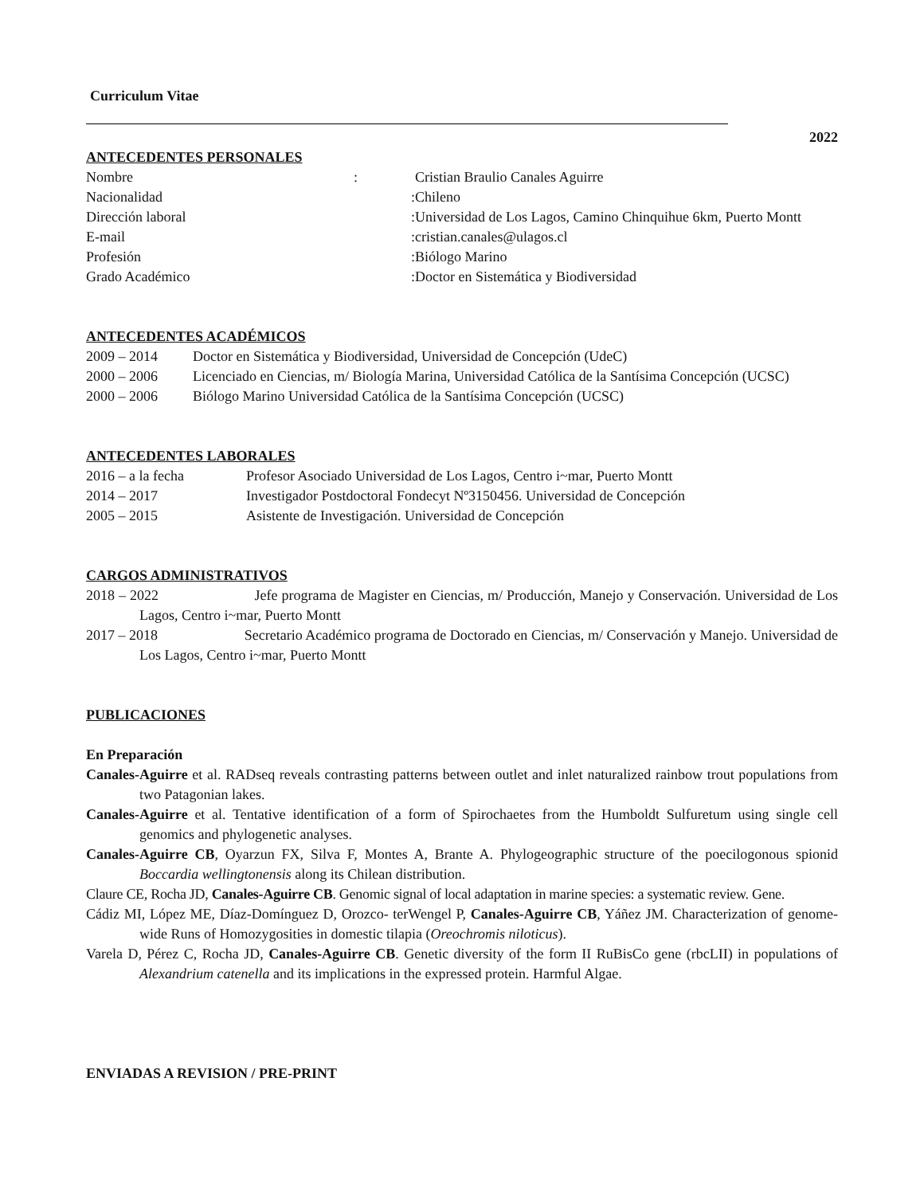Curriculum Vitae
2022
ANTECEDENTES PERSONALES
| Nombre | : | Cristian Braulio Canales Aguirre |
| Nacionalidad | : | Chileno |
| Dirección laboral | : | Universidad de Los Lagos, Camino Chinquihue 6km, Puerto Montt |
| E-mail | : | cristian.canales@ulagos.cl |
| Profesión | : | Biólogo Marino |
| Grado Académico | : | Doctor en Sistemática y Biodiversidad |
ANTECEDENTES ACADÉMICOS
| 2009 – 2014 | Doctor en Sistemática y Biodiversidad, Universidad de Concepción (UdeC) |
| 2000 – 2006 | Licenciado en Ciencias, m/ Biología Marina, Universidad Católica de la Santísima Concepción (UCSC) |
| 2000 – 2006 | Biólogo Marino Universidad Católica de la Santísima Concepción (UCSC) |
ANTECEDENTES LABORALES
| 2016 – a la fecha | Profesor Asociado Universidad de Los Lagos, Centro i~mar, Puerto Montt |
| 2014 – 2017 | Investigador Postdoctoral Fondecyt Nº3150456. Universidad de Concepción |
| 2005 – 2015 | Asistente de Investigación. Universidad de Concepción |
CARGOS ADMINISTRATIVOS
2018 – 2022 Jefe programa de Magister en Ciencias, m/ Producción, Manejo y Conservación. Universidad de Los Lagos, Centro i~mar, Puerto Montt
2017 – 2018 Secretario Académico programa de Doctorado en Ciencias, m/ Conservación y Manejo. Universidad de Los Lagos, Centro i~mar, Puerto Montt
PUBLICACIONES
En Preparación
Canales-Aguirre et al. RADseq reveals contrasting patterns between outlet and inlet naturalized rainbow trout populations from two Patagonian lakes.
Canales-Aguirre et al. Tentative identification of a form of Spirochaetes from the Humboldt Sulfuretum using single cell genomics and phylogenetic analyses.
Canales-Aguirre CB, Oyarzun FX, Silva F, Montes A, Brante A. Phylogeographic structure of the poecilogonous spionid Boccardia wellingtonensis along its Chilean distribution.
Claure CE, Rocha JD, Canales-Aguirre CB. Genomic signal of local adaptation in marine species: a systematic review. Gene.
Cádiz MI, López ME, Díaz-Domínguez D, Orozco- terWengel P, Canales-Aguirre CB, Yáñez JM. Characterization of genome-wide Runs of Homozygosities in domestic tilapia (Oreochromis niloticus).
Varela D, Pérez C, Rocha JD, Canales-Aguirre CB. Genetic diversity of the form II RuBisCo gene (rbcLII) in populations of Alexandrium catenella and its implications in the expressed protein. Harmful Algae.
ENVIADAS A REVISION / PRE-PRINT